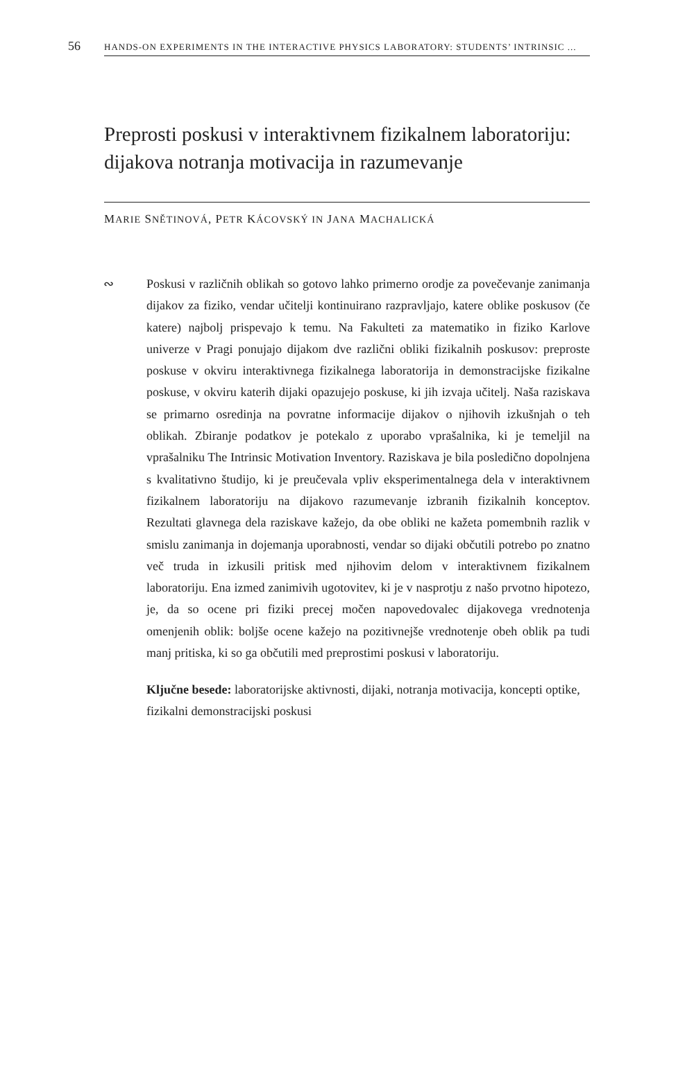56 HANDS-ON EXPERIMENTS IN THE INTERACTIVE PHYSICS LABORATORY: STUDENTS’ INTRINSIC ...
Preprosti poskusi v interaktivnem fizikalnem laboratoriju: dijakova notranja motivacija in razumevanje
MARIE SNĚTINOVÁ, PETR KÁCOVSKÝ IN JANA MACHALICKÁ
∾ Poskusi v različnih oblikah so gotovo lahko primerno orodje za povečevanje zanimanja dijakov za fiziko, vendar učitelji kontinuirano razpravljajo, katere oblike poskusov (če katere) najbolj prispevajo k temu. Na Fakulteti za matematiko in fiziko Karlove univerze v Pragi ponujajo dijakom dve različni obliki fizikalnih poskusov: preproste poskuse v okviru interaktivnega fizikalnega laboratorija in demonstracijske fizikalne poskuse, v okviru katerih dijaki opazujejo poskuse, ki jih izvaja učitelj. Naša raziskava se primarno osredinja na povratne informacije dijakov o njihovih izkušnjah o teh oblikah. Zbiranje podatkov je potekalo z uporabo vprašalnika, ki je temeljil na vprašalniku The Intrinsic Motivation Inventory. Raziskava je bila posledično dopolnjena s kvalitativno študijo, ki je preučevala vpliv eksperimentalnega dela v interaktivnem fizikalnem laboratoriju na dijakovo razumevanje izbranih fizikalnih konceptov. Rezultati glavnega dela raziskave kažejo, da obe obliki ne kažeta pomembnih razlik v smislu zanimanja in dojemanja uporabnosti, vendar so dijaki občutili potrebo po znatno več truda in izkusili pritisk med njihovim delom v interaktivnem fizikalnem laboratoriju. Ena izmed zanimivih ugotovitev, ki je v nasprotju z našo prvotno hipotezo, je, da so ocene pri fiziki precej močen napovedovalec dijakovega vrednotenja omenjenih oblik: boljše ocene kažejo na pozitivnejše vrednotenje obeh oblik pa tudi manj pritiska, ki so ga občutili med preprostimi poskusi v laboratoriju.
Ključne besede: laboratorijske aktivnosti, dijaki, notranja motivacija, koncepti optike, fizikalni demonstracijski poskusi